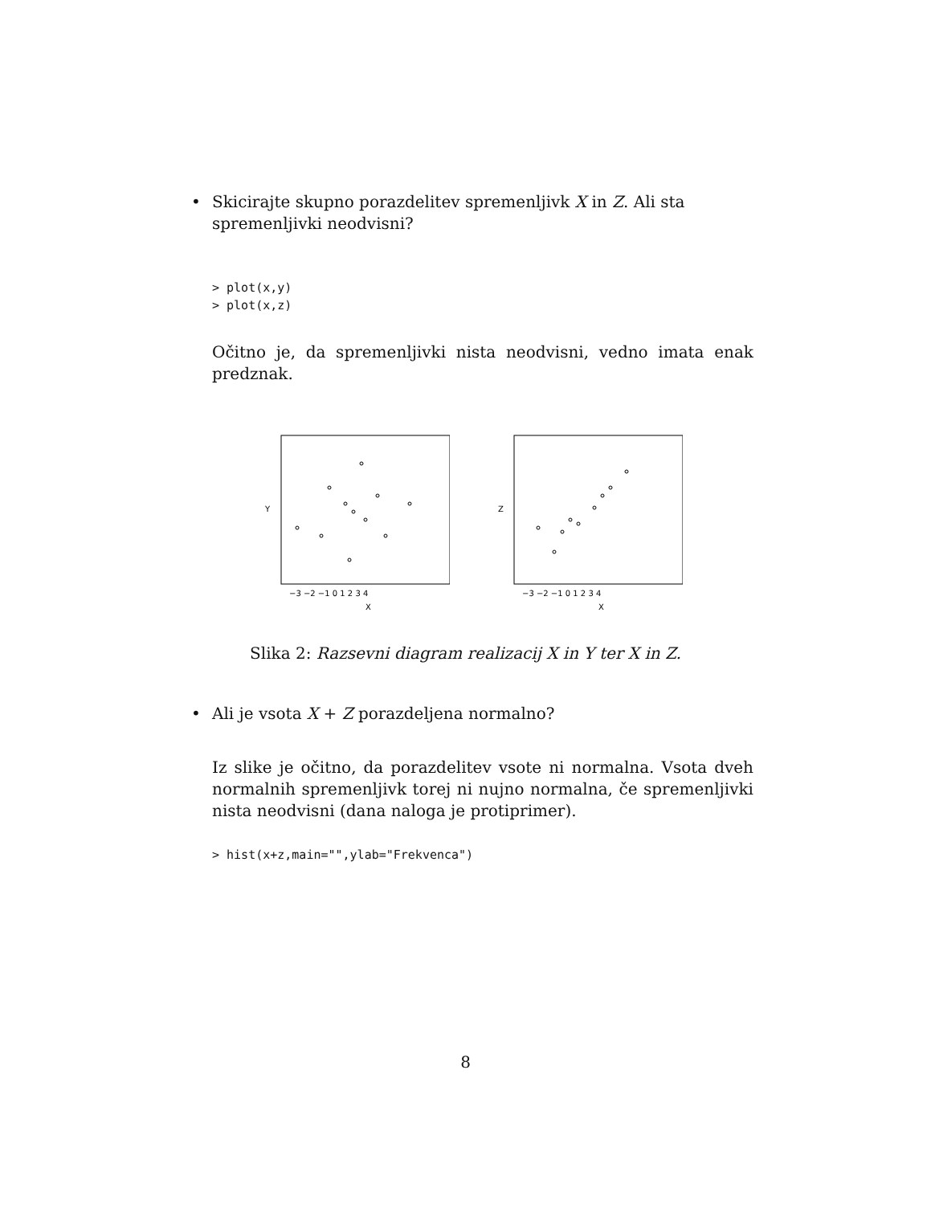• Skicirajte skupno porazdelitev spremenljivk X in Z. Ali sta spremenljivki neodvisni?
> plot(x,y)
> plot(x,z)
Očitno je, da spremenljivki nista neodvisni, vedno imata enak predznak.
Y
X
−3 −2 −1 0 1 2 3 4
Z
X
−3 −2 −1 0 1 2 3 4
Slika 2: Razsevni diagram realizacij X in Y ter X in Z.
• Ali je vsota X + Z porazdeljena normalno?
Iz slike je očitno, da porazdelitev vsote ni normalna. Vsota dveh normalnih spremenljivk torej ni nujno normalna, če spremenljivki nista neodvisni (dana naloga je protiprimer).
> hist(x+z,main="",ylab="Frekvenca")
8